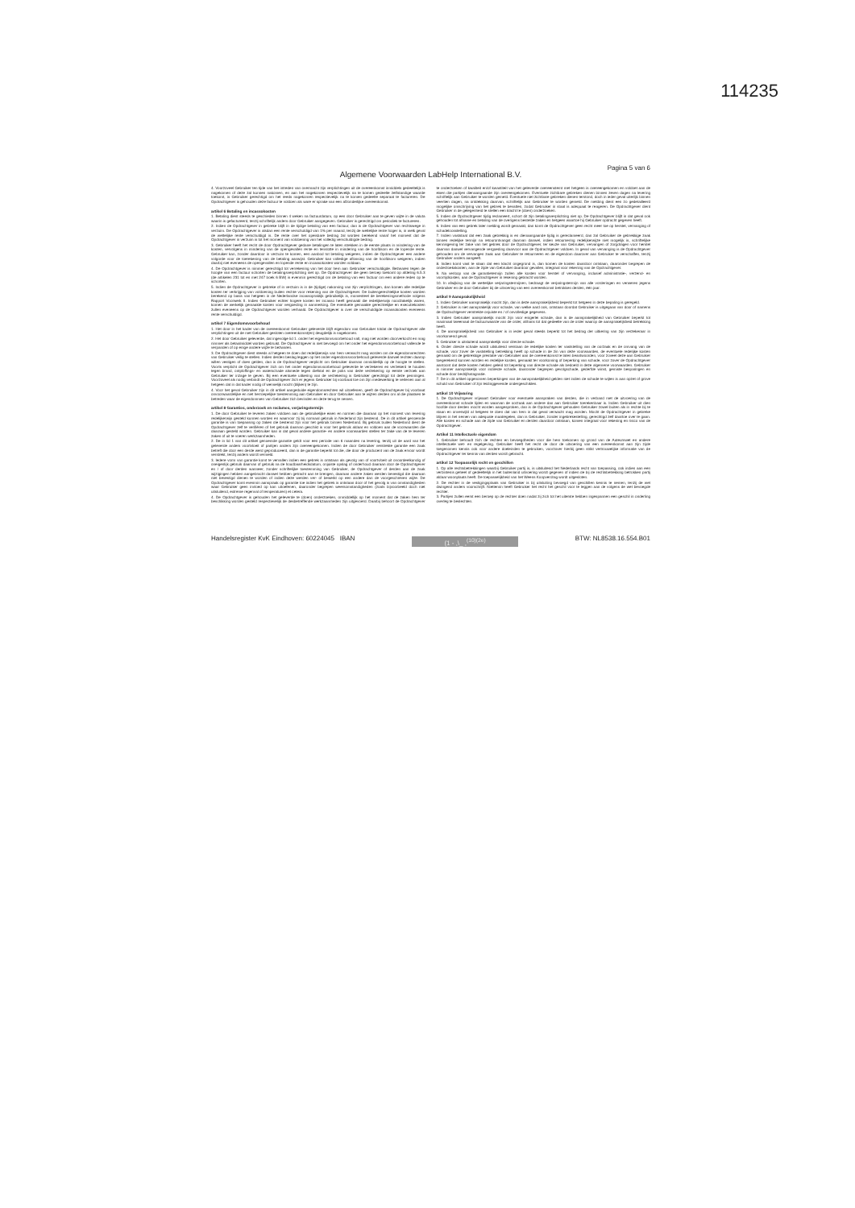114235
Pagina 5 van 6
Algemene Voorwaarden LabHelp International B.V.
4. Voorzoveel Gebruiker ten tijde van het intreden van overmacht zijn verplichtingen uit de overeenkomst inmiddels gedeeltelijk is nagekomen of deze zal kunnen nakomen, en aan het nagekomen respectievelijk na te komen gedeelte zelfstandige waarde toekomt, is Gebruiker gerechtigd om het reeds nagekomen respectievelijk na te komen gedeelte separaat te factureren. De Opdrachtgever is gehouden deze factuur te voldoen als ware er sprake van een afzonderlijke overeenkomst.
artikel 6 Betaling en incassokosten
1. Betaling dient steeds te geschieden binnen 4 weken na factuurdatum, op een door Gebruiker aan te geven wijze in de valuta waarin is gefactureerd, tenzij schriftelijk anders door Gebruiker aangegeven. Gebruiker is gerechtigd om periodiek te factureren.
2. Indien de Opdrachtgever in gebreke blijft in de tijdige betaling van een factuur, dan is de Opdrachtgever van rechtswege in verzuim. De Opdrachtgever is alsdan een rente verschuldigd van 1% per maand, tenzij de wettelijke rente hoger is, in welk geval de wettelijke rente verschuldigd is. De rente over het opeisbare bedrag zal worden berekend vanaf het moment dat de Opdrachtgever in verzuim is tot het moment van voldoening van het volledig verschuldigde bedrag.
3. Gebruiker heeft het recht de door Opdrachtgever gedane betalingen te laten strekken in de eerste plaats in mindering van de kosten, vervolgens in mindering van de opengevallen rente en tenslotte in mindering van de hoofdsom en de lopende rente. Gebruiker kan, zonder daardoor in verzuim te komen, een aanbod tot betaling weigeren, indien de Opdrachtgever een andere volgorde voor de toerekening van de betaling aanwijst. Gebruiker kan volledige aflossing van de hoofdsom weigeren, indien daarbij niet eveneens de opengevallen en lopende rente en incassokosten worden voldaan.
4. De Opdrachtgever is nimmer gerechtigd tot verrekening van het door hem aan Gebruiker verschuldigde. Bezwaren tegen de hoogte van een factuur schorten de betalingsverplichting niet op. De Opdrachtgever die geen beroep toekomt op afdeling 6.5.3 (de artikelen 231 tot en met 247 boek 6 BW) is evenmin gerechtigd om de betaling van een factuur om een andere reden op te schorten.
5. Indien de Opdrachtgever in gebreke of in verzuim is in de (tijdige) nakoming van zijn verplichtingen, dan komen alle redelijke kosten ter verkrijging van voldoening buiten rechte voor rekening van de Opdrachtgever. De buitengerechtelijke kosten worden berekend op basis van hetgeen in de Nederlandse incassopraktijk gebruikelijk is, momenteel de berekeningsmethode volgens Rapport Voorwerk II. Indien Gebruiker echter hogere kosten ter incasso heeft gemaakt die redelijkerwijs noodzakelijk waren, komen de werkelijk gemaakte kosten voor vergoeding in aanmerking. De eventuele gemaakte gerechtelijke en executiekosten zullen eveneens op de Opdrachtgever worden verhaald. De Opdrachtgever is over de verschuldigde incassokosten eveneens rente verschuldigd.
artikel 7 Eigendomsvoorbehoud
1. Het door in het kader van de overeenkomst Gebruiker geleverde blijft eigendom van Gebruiker totdat de Opdrachtgever alle verplichtingen uit de met Gebruiker gesloten overeenkomst(en) deugdelijk is nagekomen.
2. Het door Gebruiker geleverde, dat ingevolge lid 1. onder het eigendomsvoorbehoud valt, mag niet worden doorverkocht en mag nimmer als betaalmiddel worden gebruikt. De Opdrachtgever is niet bevoegd om het onder het eigendomsvoorbehoud vallende te verpanden of op enige andere wijze te bezwaren.
3. De Opdrachtgever dient steeds al hetgeen te doen dat redelijkerwijs van hem verwacht mag worden om de eigendomsrechten van Gebruiker veilig te stellen. Indien derden beslag leggen op het onder eigendomsvoorbehoud geleverde danwel rechten daarop willen vestigen of doen gelden, dan is de Opdrachtgever verplicht om Gebruiker daarvan onmiddellijk op de hoogte te stellen. Voorts verplicht de Opdrachtgever zich om het onder eigendomsvoorbehoud geleverde te verzekeren en verzekerd te houden tegen brand, ontploffings- en waterschade alsmede tegen diefstal en de polis van deze verzekering op eerste verzoek aan Gebruiker ter inzage te geven. Bij een eventuele uitkering van de verzekering is Gebruiker gerechtigd tot deze penningen. Voorzoveel als nodig verbindt de Opdrachtgever zich er jegens Gebruiker bij voorbaat toe om zijn medewerking te verlenen aan al hetgeen dat in dat kader nodig of wenselijk mocht (blijken) te zijn.
4. Voor het geval Gebruiker zijn in dit artikel aangeduide eigendomsrechten wil uitoefenen, geeft de Opdrachtgever bij voorbaat onvoorwaardelijke en niet herroepelijke toestemming aan Gebruiker en door Gebruiker aan te wijzen derden om al die plaatsen te betreden waar de eigendommen van Gebruiker zich bevinden en deze terug te nemen.
artikel 8 Garanties, onderzoek en reclames, verjaringstermijn
1. De door Gebruiker te leveren zaken voldoen aan de gebruikelijke eisen en normen die daaraan op het moment van levering redelijkerwijs gesteld kunnen worden en waarvoor zij bij normaal gebruik in Nederland zijn bestemd. De in dit artikel genoemde garantie is van toepassing op zaken die bestemd zijn voor het gebruik binnen Nederland. Bij gebruik buiten Nederland dient de Opdrachtgever zelf te verifiëren of het gebruik daarvan geschikt is voor het gebruik aldaar en voldoen aan de voorwaarden die daaraan gesteld worden. Gebruiker kan in dat geval andere garantie- en andere voorwaarden stellen ter zake van de te leveren zaken of uit te voeren werkzaamheden.
2. De in lid 1 van dit artikel genoemde garantie geldt voor een periode van 6 maanden na levering, tenzij uit de aard van het geleverde anders voortvloeit of partijen anders zijn overeengekomen. Indien de door Gebruiker verstrekte garantie een zaak betreft die door een derde werd geproduceerd, dan is de garantie beperkt tot die, die door de producent van de zaak ervoor wordt verstrekt, tenzij anders wordt vermeld.
3. Iedere vorm van garantie komt te vervallen indien een gebrek is ontstaan als gevolg van of voortvloeit uit onoordeelkundig of oneigenlijk gebruik daarvan of gebruik na de houdbaarheidsdatum, onjuiste opslag of onderhoud daaraan door de Opdrachtgever en / of door derden wanneer, zonder schriftelijke toestemming van Gebruiker, de Opdrachtgever of derden aan de zaak wijzigingen hebben aangebracht danwel hebben getracht aan te brengen, daaraan andere zaken werden bevestigd die daaraan niet bevestigd dienen te worden of indien deze werden ver- of bewerkt op een andere dan de voorgeschreven wijze. De Opdrachtgever komt evenmin aanspraak op garantie toe indien het gebrek is ontstaan door of het gevolg is van omstandigheden waar Gebruiker geen invloed op kan uitoefenen, daaronder begrepen weersomstandigheden (zoals bijvoorbeeld doch niet uitsluitend, extreme regenval of temperaturen) et cetera.
4. De Opdrachtgever is gehouden het geleverde te (doen) onderzoeken, onmiddellijk op het moment dat de zaken hem ter beschikking worden gesteld respectievelijk de desbetreffende werkzaamheden zijn uitgevoerd. Daarbij behoort de Opdrachtgever te onderzoeken of kwaliteit en/of kwantiteit van het geleverde overeenstemt met hetgeen is overeengekomen en voldoet aan de eisen die partijen dienaangaande zijn overeengekomen. Eventuele zichtbare gebreken dienen binnen zeven dagen na levering schriftelijk aan Gebruiker te worden gemeld. Eventuele niet zichtbare gebreken dienen terstond, doch in ieder geval uiterlijk binnen veertien dagen, na ontdekking daarvan, schriftelijk aan Gebruiker te worden gemeld. De melding dient een zo gedetailleerd mogelijke omschrijving van het gebrek te bevatten, zodat Gebruiker in staat is adequaat te reageren. De Opdrachtgever dient Gebruiker in de gelegenheid te stellen een klacht te (doen) onderzoeken.
5. Indien de Opdrachtgever tijdig reclameert, schort dit zijn betalingsverplichting niet op. De Opdrachtgever blijft in dat geval ook gehouden tot afname en betaling van de overigens bestelde zaken en hetgeen waartoe hij Gebruiker opdracht gegeven heeft.
6. Indien van een gebrek later melding wordt gemaakt, dan komt de Opdrachtgever geen recht meer toe op herstel, vervanging of schadeloosstelling.
7. Indien vaststaat dat een zaak gebrekkig is en dienaangaande tijdig is gereclameerd, dan zal Gebruiker de gebrekkige zaak binnen redelijke termijn na retourontvangst daarvan danwel, indien retournering redelijkerwijze niet mogelijk is, schriftelijke kennisgeving ter zake van het gebrek door de Opdrachtgever, ter keuze van Gebruiker, vervangen of zorgdragen voor herstel daarvan danwel vervangende vergoeding daarvoor aan de Opdrachtgever voldoen. In geval van vervanging is de Opdrachtgever gehouden om de vervangen zaak aan Gebruiker te retourneren en de eigendom daarover aan Gebruiker te verschaffen, tenzij Gebruiker anders aangeeft.
8. Indien komt vast te staan dat een klacht ongegrond is, dan komen de kosten daardoor ontstaan, daaronder begrepen de onderzoekskosten, aan de zijde van Gebruiker daardoor gevallen, integraal voor rekening van de Opdrachtgever.
9. Na verloop van de garantietermijn zullen alle kosten voor herstel of vervanging, inclusief administratie-, verzend- en voorrijdkosten, aan de Opdrachtgever in rekening gebracht worden.
10. In afwijking van de wettelijke verjaringstermijnen, bedraagt de verjaringstermijn van alle vorderingen en verweren jegens Gebruiker en de door Gebruiker bij de uitvoering van een overeenkomst betrokken derden, één jaar.
artikel 9 Aansprakelijkheid
1. Indien Gebruiker aansprakelijk mocht zijn, dan is deze aansprakelijkheid beperkt tot hetgeen in deze bepaling is geregeld.
2. Gebruiker is niet aansprakelijk voor schade, van welke aard ook, ontstaan doordat Gebruiker is uitgegaan van door of namens de Opdrachtgever verstrekte onjuiste en / of onvolledige gegevens.
3. Indien Gebruiker aansprakelijk mocht zijn voor enigerlei schade, dan is de aansprakelijkheid van Gebruiker beperkt tot maximaal tweemaal de factuurwaarde van de order, althans tot dat gedeelte van de order waarop de aansprakelijkheid betrekking heeft.
4. De aansprakelijkheid van Gebruiker is in ieder geval steeds beperkt tot het bedrag der uitkering van zijn verzekeraar in voorkomend geval.
5. Gebruiker is uitsluitend aansprakelijk voor directe schade.
6. Onder directe schade wordt uitsluitend verstaan de redelijke kosten ter vaststelling van de oorzaak en de omvang van de schade, voor zover de vaststelling betrekking heeft op schade in de zin van deze voorwaarden, de eventuele redelijke kosten gemaakt om de gebrekkige prestatie van Gebruiker aan de overeenkomst te laten beantwoorden, voor zoveel deze aan Gebruiker toegerekend kunnen worden en redelijke kosten, gemaakt ter voorkoming of beperking van schade, voor zover de Opdrachtgever aantoont dat deze kosten hebben geleid tot beperking van directe schade als bedoeld in deze algemene voorwaarden. Gebruiker is nimmer aansprakelijk voor indirecte schade, daaronder begrepen gevolgschade, gederfde winst, gemiste besparingen en schade door bedrijfsstagnatie.
7. De in dit artikel opgenomen beperkingen van de aansprakelijkheid gelden niet indien de schade te wijten is aan opzet of grove schuld van Gebruiker of zijn leidinggevende ondergeschikten.
artikel 10 Vrijwaring
1. De Opdrachtgever vrijwaart Gebruiker voor eventuele aanspraken van derden, die in verband met de uitvoering van de overeenkomst schade lijden en waarvan de oorzaak aan andere dan aan Gebruiker toerekenbaar is. Indien Gebruiker uit dien hoofde door derden mocht worden aangesproken, dan is de Opdrachtgever gehouden Gebruiker zowel buiten als in rechte bij te staan en onverwijld al hetgeen te doen dat van hem in dat geval verwacht mag worden. Mocht de Opdrachtgever in gebreke blijven in het nemen van adequate maatregelen, dan is Gebruiker, zonder ingebrekestelling, gerechtigd zelf daartoe over te gaan. Alle kosten en schade aan de zijde van Gebruiker en derden daardoor ontstaan, komen integraal voor rekening en risico van de Opdrachtgever.
Artikel 11 Intellectuele eigendom
1. Gebruiker behoudt zich de rechten en bevoegdheden voor die hem toekomen op grond van de Auteurswet en andere intellectuele wet- en regelgeving. Gebruiker heeft het recht de door de uitvoering van een overeenkomst aan zijn zijde toegenomen kennis ook voor andere doeleinden te gebruiken, voorzover hierbij geen strikt vertrouwelijke informatie van de Opdrachtgever ter kennis van derden wordt gebracht.
artikel 12 Toepasselijk recht en geschillen
1. Op alle rechtsbetrekkingen waarbij Gebruiker partij is, is uitsluitend het Nederlands recht van toepassing, ook indien aan een verbintenis geheel of gedeeltelijk in het buitenland uitvoering wordt gegeven of indien de bij de rechtsbetrekking betrokken partij aldaar woonplaats heeft. De toepasselijkheid van het Weens Koopverdrag wordt uitgesloten.
2. De rechter in de vestigingsplaats van Gebruiker is bij uitsluiting bevoegd van geschillen kennis te nemen, tenzij de wet dwingend anders voorschrijft. Niettemin heeft Gebruiker het recht het geschil voor te leggen aan de volgens de wet bevoegde rechter.
3. Partijen zullen eerst een beroep op de rechter doen nadat zij zich tot het uiterste hebben ingespannen een geschil in onderling overleg te beslechten.
Handelsregister KvK Eindhoven: 60224045 IBAN (1 - ,\_ ,<sup>(10)(2e)</sup> BTW: NL8538.16.554.B01